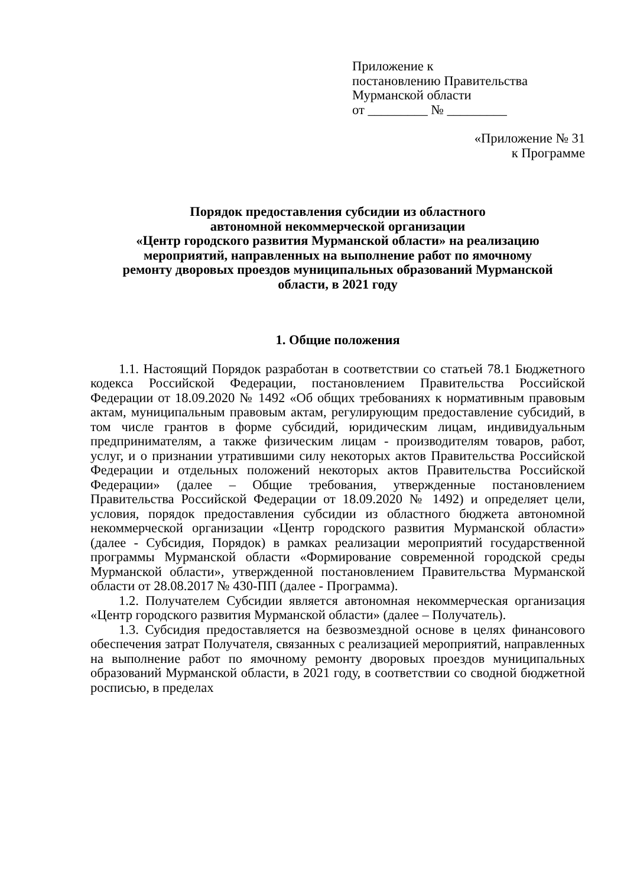Приложение к
постановлению Правительства
Мурманской области
от _________ № _________
«Приложение № 31
к Программе
Порядок предоставления субсидии из областного
автономной некоммерческой организации
«Центр городского развития Мурманской области» на реализацию
мероприятий, направленных на выполнение работ по ямочному
ремонту дворовых проездов муниципальных образований Мурманской
области, в 2021 году
1. Общие положения
1.1. Настоящий Порядок разработан в соответствии со статьей 78.1 Бюджетного кодекса Российской Федерации, постановлением Правительства Российской Федерации от 18.09.2020 № 1492 «Об общих требованиях к нормативным правовым актам, муниципальным правовым актам, регулирующим предоставление субсидий, в том числе грантов в форме субсидий, юридическим лицам, индивидуальным предпринимателям, а также физическим лицам - производителям товаров, работ, услуг, и о признании утратившими силу некоторых актов Правительства Российской Федерации и отдельных положений некоторых актов Правительства Российской Федерации» (далее – Общие требования, утвержденные постановлением Правительства Российской Федерации от 18.09.2020 № 1492) и определяет цели, условия, порядок предоставления субсидии из областного бюджета автономной некоммерческой организации «Центр городского развития Мурманской области» (далее - Субсидия, Порядок) в рамках реализации мероприятий государственной программы Мурманской области «Формирование современной городской среды Мурманской области», утвержденной постановлением Правительства Мурманской области от 28.08.2017 № 430-ПП (далее - Программа).
1.2. Получателем Субсидии является автономная некоммерческая организация «Центр городского развития Мурманской области» (далее – Получатель).
1.3. Субсидия предоставляется на безвозмездной основе в целях финансового обеспечения затрат Получателя, связанных с реализацией мероприятий, направленных на выполнение работ по ямочному ремонту дворовых проездов муниципальных образований Мурманской области, в 2021 году, в соответствии со сводной бюджетной росписью, в пределах